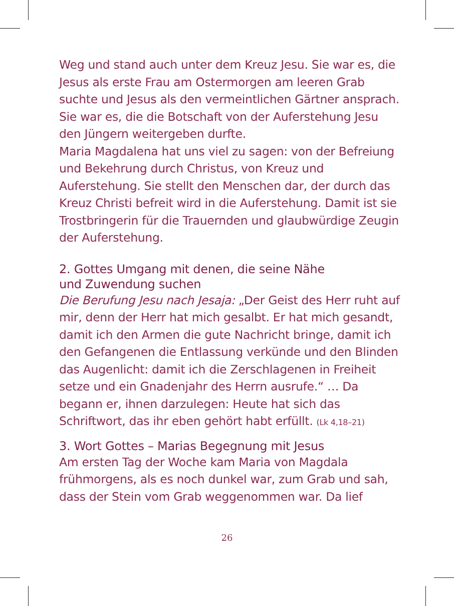Weg und stand auch unter dem Kreuz Jesu. Sie war es, die Jesus als erste Frau am Ostermorgen am leeren Grab suchte und Jesus als den vermeintlichen Gärtner ansprach. Sie war es, die die Botschaft von der Auferste­hung Jesu den Jüngern weitergeben durfte.
Maria Magdalena hat uns viel zu sagen: von der Be­freiung und Bekehrung durch Christus, von Kreuz und Auferstehung. Sie stellt den Menschen dar, der durch das Kreuz Christi befreit wird in die Auferstehung. Damit ist sie Trostbringerin für die Trauernden und glaubwürdige Zeugin der Auferstehung.
2. Gottes Umgang mit denen, die seine Nähe
und Zuwendung suchen
Die Berufung Jesu nach Jesaja: „Der Geist des Herr ruht auf mir, denn der Herr hat mich gesalbt. Er hat mich gesandt, damit ich den Armen die gute Nachricht bringe, damit ich den Gefangenen die Entlassung verkünde und den Blinden das Augenlicht: damit ich die Zerschlagenen in Freiheit setze und ein Gnadenjahr des Herrn ausrufe.“ … Da begann er, ihnen darzulegen: Heute hat sich das Schriftwort, das ihr eben gehört habt erfüllt. (Lk 4,18–21)
3. Wort Gottes – Marias Begegnung mit Jesus
Am ersten Tag der Woche kam Maria von Magdala frühmorgens, als es noch dunkel war, zum Grab und sah, dass der Stein vom Grab weggenommen war. Da lief
26